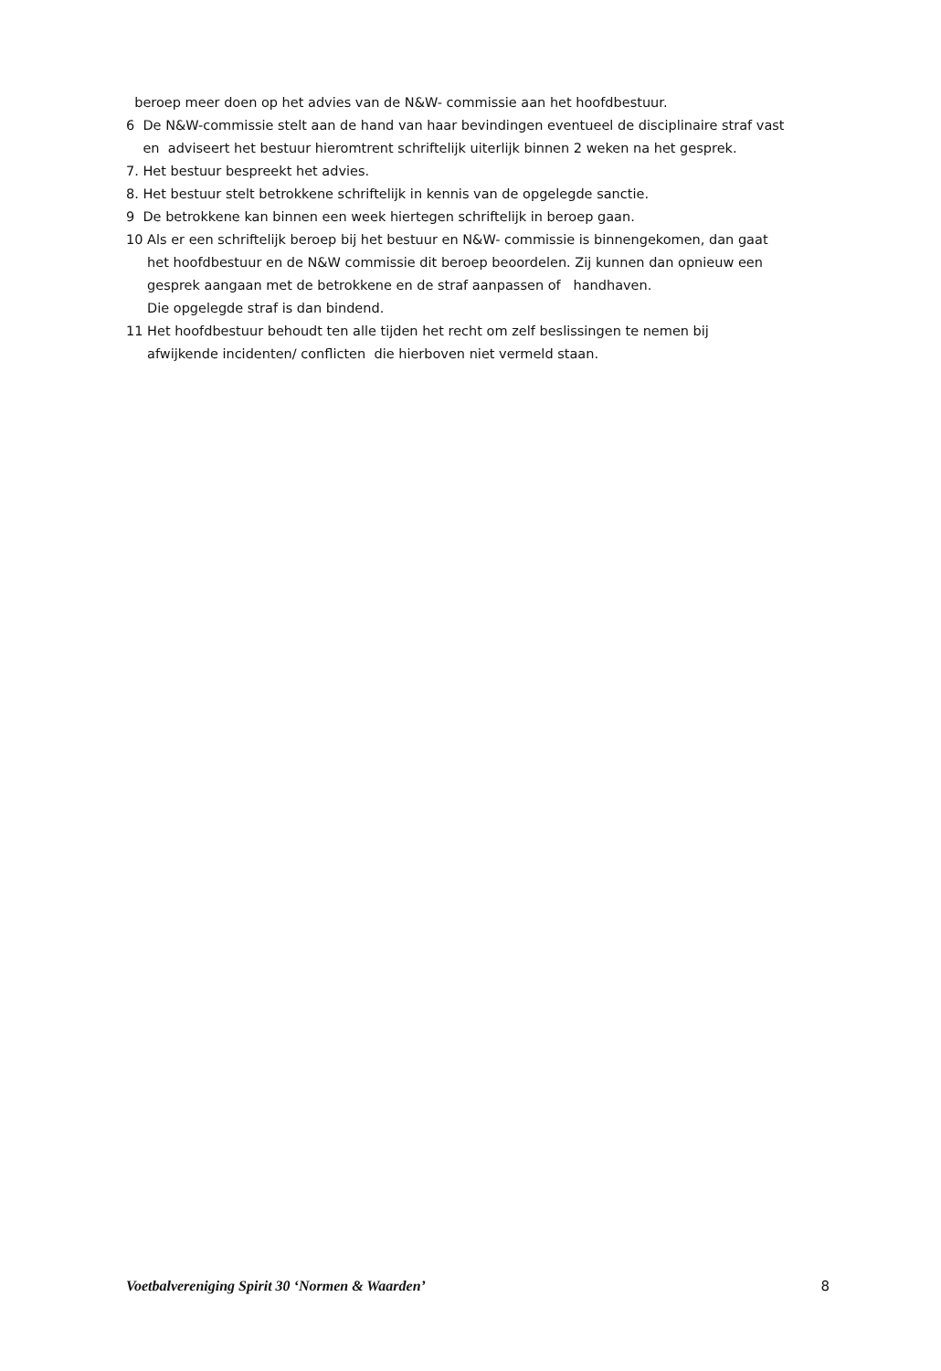beroep meer doen op het advies van de N&W- commissie aan het hoofdbestuur.
6 De N&W-commissie stelt aan de hand van haar bevindingen eventueel de disciplinaire straf vast
en adviseert het bestuur hieromtrent schriftelijk uiterlijk binnen 2 weken na het gesprek.
7. Het bestuur bespreekt het advies.
8. Het bestuur stelt betrokkene schriftelijk in kennis van de opgelegde sanctie.
9 De betrokkene kan binnen een week hiertegen schriftelijk in beroep gaan.
10 Als er een schriftelijk beroep bij het bestuur en N&W- commissie is binnengekomen, dan gaat
het hoofdbestuur en de N&W commissie dit beroep beoordelen. Zij kunnen dan opnieuw een
gesprek aangaan met de betrokkene en de straf aanpassen of handhaven.
Die opgelegde straf is dan bindend.
11 Het hoofdbestuur behoudt ten alle tijden het recht om zelf beslissingen te nemen bij
afwijkende incidenten/ conflicten die hierboven niet vermeld staan.
Voetbalvereniging Spirit 30 ‘Normen & Waarden’ 8